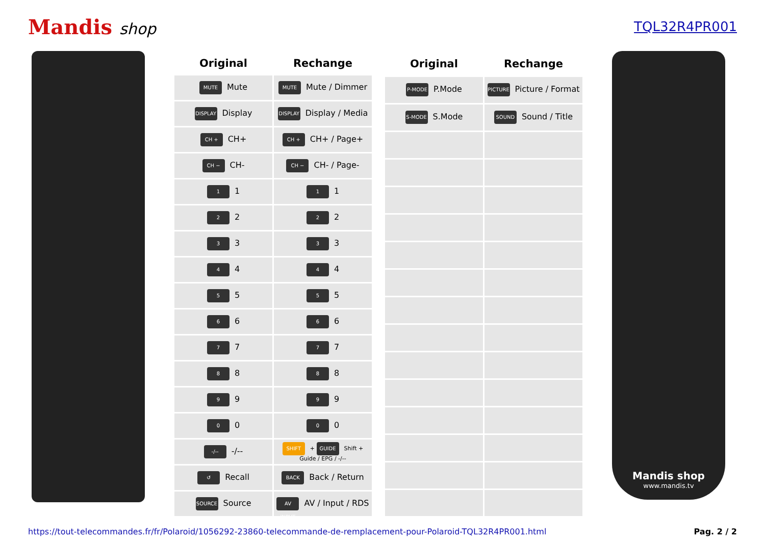Mandis shop
TQL32R4PR001
| Original | Rechange |
| --- | --- |
| MUTE Mute | MUTE Mute / Dimmer |
| DISPLAY Display | DISPLAY Display / Media |
| CH + CH+ | CH + CH+ / Page+ |
| CH − CH- | CH − CH- / Page- |
| 1 1 | 1 1 |
| 2 2 | 2 2 |
| 3 3 | 3 3 |
| 4 4 | 4 4 |
| 5 5 | 5 5 |
| 6 6 | 6 6 |
| 7 7 | 7 7 |
| 8 8 | 8 8 |
| 9 9 | 9 9 |
| 0 0 | 0 0 |
| -/-- -/-- | SHIFT + GUIDE Shift + Guide / EPG / -/-- |
| ↺ Recall | BACK Back / Return |
| SOURCE Source | AV INPUT AV / Input / RDS |
| Original | Rechange |
| --- | --- |
| P-MODE P.Mode | PICTURE Picture / Format |
| S-MODE S.Mode | SOUND Sound / Title |
Mandis shop
www.mandis.tv
https://tout-telecommandes.fr/fr/Polaroid/1056292-23860-telecommande-de-remplacement-pour-Polaroid-TQL32R4PR001.html Pag. 2 / 2